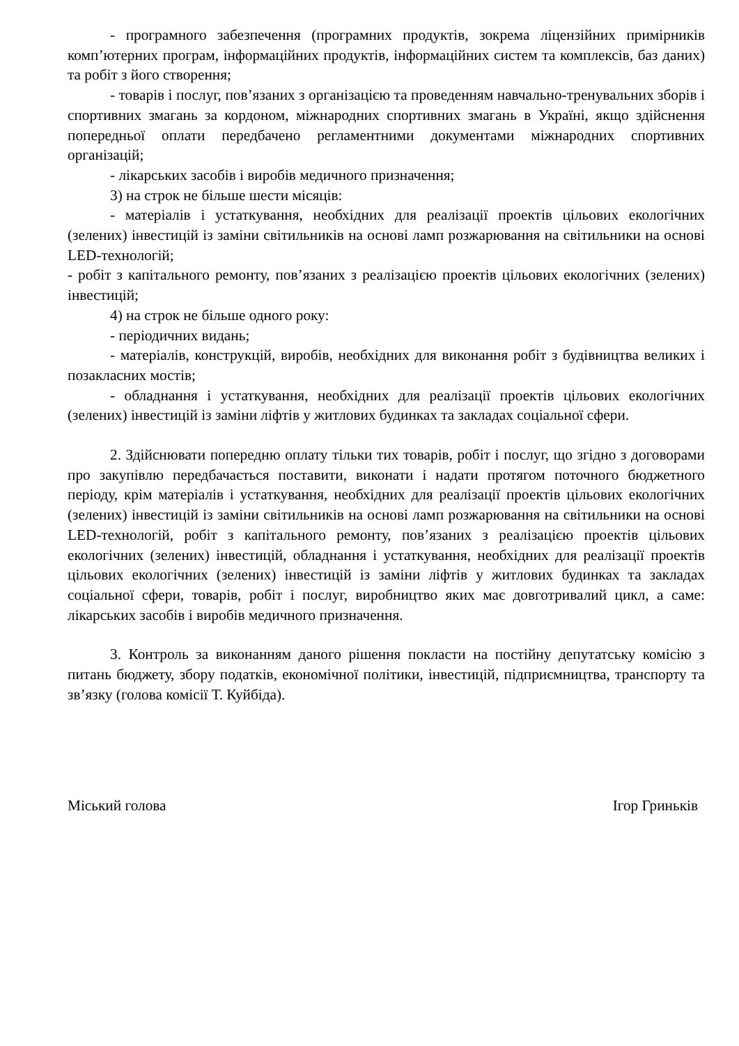- програмного забезпечення (програмних продуктів, зокрема ліцензійних примірників комп’ютерних програм, інформаційних продуктів, інформаційних систем та комплексів, баз даних) та робіт з його створення;
- товарів і послуг, пов’язаних з організацією та проведенням навчально-тренувальних зборів і спортивних змагань за кордоном, міжнародних спортивних змагань в Україні, якщо здійснення попередньої оплати передбачено регламентними документами міжнародних спортивних організацій;
- лікарських засобів і виробів медичного призначення;
3) на строк не більше шести місяців:
- матеріалів і устаткування, необхідних для реалізації проектів цільових екологічних (зелених) інвестицій із заміни світильників на основі ламп розжарювання на світильники на основі LED-технологій;
- робіт з капітального ремонту, пов’язаних з реалізацією проектів цільових екологічних (зелених) інвестицій;
4) на строк не більше одного року:
- періодичних видань;
- матеріалів, конструкцій, виробів, необхідних для виконання робіт з будівництва великих і позакласних мостів;
- обладнання і устаткування, необхідних для реалізації проектів цільових екологічних (зелених) інвестицій із заміни ліфтів у житлових будинках та закладах соціальної сфери.
2. Здійснювати попередню оплату тільки тих товарів, робіт і послуг, що згідно з договорами про закупівлю передбачається поставити, виконати і надати протягом поточного бюджетного періоду, крім матеріалів і устаткування, необхідних для реалізації проектів цільових екологічних (зелених) інвестицій із заміни світильників на основі ламп розжарювання на світильники на основі LED-технологій, робіт з капітального ремонту, пов’язаних з реалізацією проектів цільових екологічних (зелених) інвестицій, обладнання і устаткування, необхідних для реалізації проектів цільових екологічних (зелених) інвестицій із заміни ліфтів у житлових будинках та закладах соціальної сфери, товарів, робіт і послуг, виробництво яких має довготривалий цикл, а саме: лікарських засобів і виробів медичного призначення.
3. Контроль за виконанням даного рішення покласти на постійну депутатську комісію з питань бюджету, збору податків, економічної політики, інвестицій, підприємництва, транспорту та зв’язку (голова комісії Т. Куйбіда).
Міський голова Ігор Гриньків